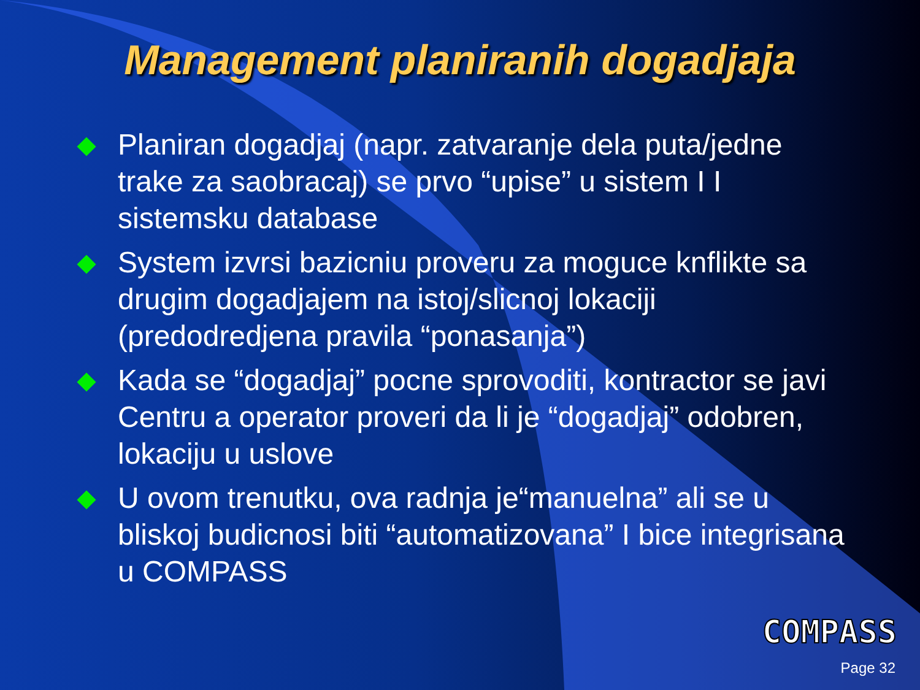Management planiranih dogadjaja
Planiran dogadjaj (napr. zatvaranje dela puta/jedne trake za saobracaj) se prvo “upise” u sistem I I sistemsku database
System izvrsi bazicniu proveru za moguce knflikte sa drugim dogadjajem na istoj/slicnoj lokaciji (predodredjena pravila “ponasanja”)
Kada se “dogadjaj” pocne sprovoditi, kontractor se javi Centru a operator proveri da li je “dogadjaj” odobren, lokaciju u uslove
U ovom trenutku, ova radnja je“manuelna” ali se u bliskoj budicnosi biti “automatizovana” I bice integrisana u COMPASS
COMPASS
Page 32